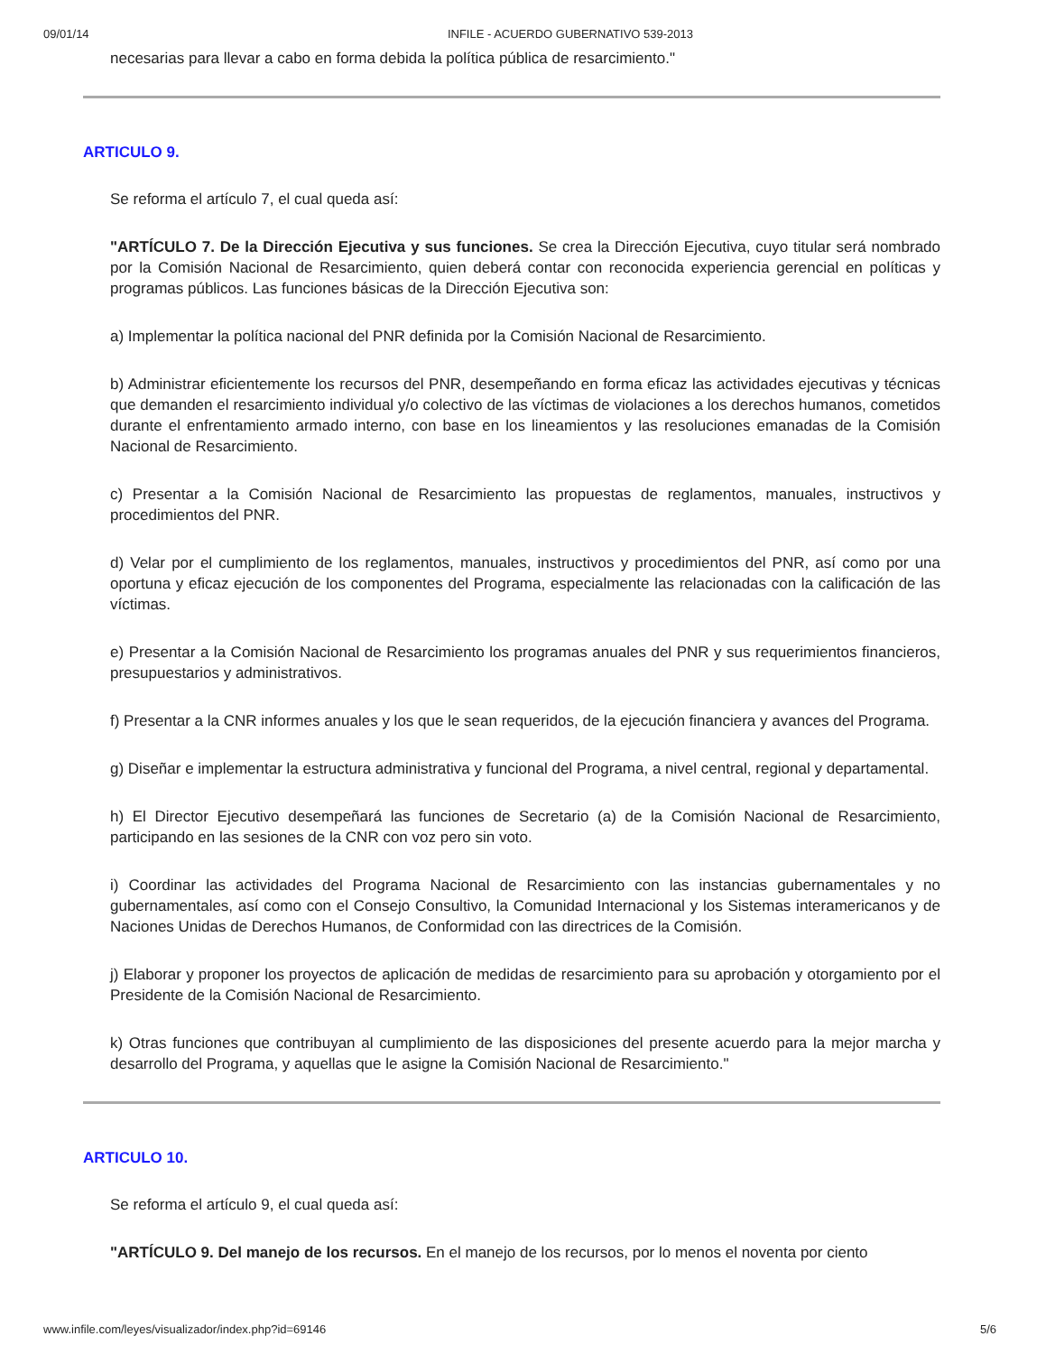09/01/14 INFILE - ACUERDO GUBERNATIVO 539-2013
necesarias para llevar a cabo en forma debida la política pública de resarcimiento."
ARTICULO 9.
Se reforma el artículo 7, el cual queda así:
"ARTÍCULO 7. De la Dirección Ejecutiva y sus funciones. Se crea la Dirección Ejecutiva, cuyo titular será nombrado por la Comisión Nacional de Resarcimiento, quien deberá contar con reconocida experiencia gerencial en políticas y programas públicos. Las funciones básicas de la Dirección Ejecutiva son:
a) Implementar la política nacional del PNR definida por la Comisión Nacional de Resarcimiento.
b) Administrar eficientemente los recursos del PNR, desempeñando en forma eficaz las actividades ejecutivas y técnicas que demanden el resarcimiento individual y/o colectivo de las víctimas de violaciones a los derechos humanos, cometidos durante el enfrentamiento armado interno, con base en los lineamientos y las resoluciones emanadas de la Comisión Nacional de Resarcimiento.
c) Presentar a la Comisión Nacional de Resarcimiento las propuestas de reglamentos, manuales, instructivos y procedimientos del PNR.
d) Velar por el cumplimiento de los reglamentos, manuales, instructivos y procedimientos del PNR, así como por una oportuna y eficaz ejecución de los componentes del Programa, especialmente las relacionadas con la calificación de las víctimas.
e) Presentar a la Comisión Nacional de Resarcimiento los programas anuales del PNR y sus requerimientos financieros, presupuestarios y administrativos.
f) Presentar a la CNR informes anuales y los que le sean requeridos, de la ejecución financiera y avances del Programa.
g) Diseñar e implementar la estructura administrativa y funcional del Programa, a nivel central, regional y departamental.
h) El Director Ejecutivo desempeñará las funciones de Secretario (a) de la Comisión Nacional de Resarcimiento, participando en las sesiones de la CNR con voz pero sin voto.
i) Coordinar las actividades del Programa Nacional de Resarcimiento con las instancias gubernamentales y no gubernamentales, así como con el Consejo Consultivo, la Comunidad Internacional y los Sistemas interamericanos y de Naciones Unidas de Derechos Humanos, de Conformidad con las directrices de la Comisión.
j) Elaborar y proponer los proyectos de aplicación de medidas de resarcimiento para su aprobación y otorgamiento por el Presidente de la Comisión Nacional de Resarcimiento.
k) Otras funciones que contribuyan al cumplimiento de las disposiciones del presente acuerdo para la mejor marcha y desarrollo del Programa, y aquellas que le asigne la Comisión Nacional de Resarcimiento."
ARTICULO 10.
Se reforma el artículo 9, el cual queda así:
"ARTÍCULO 9. Del manejo de los recursos. En el manejo de los recursos, por lo menos el noventa por ciento
www.infile.com/leyes/visualizador/index.php?id=69146 5/6